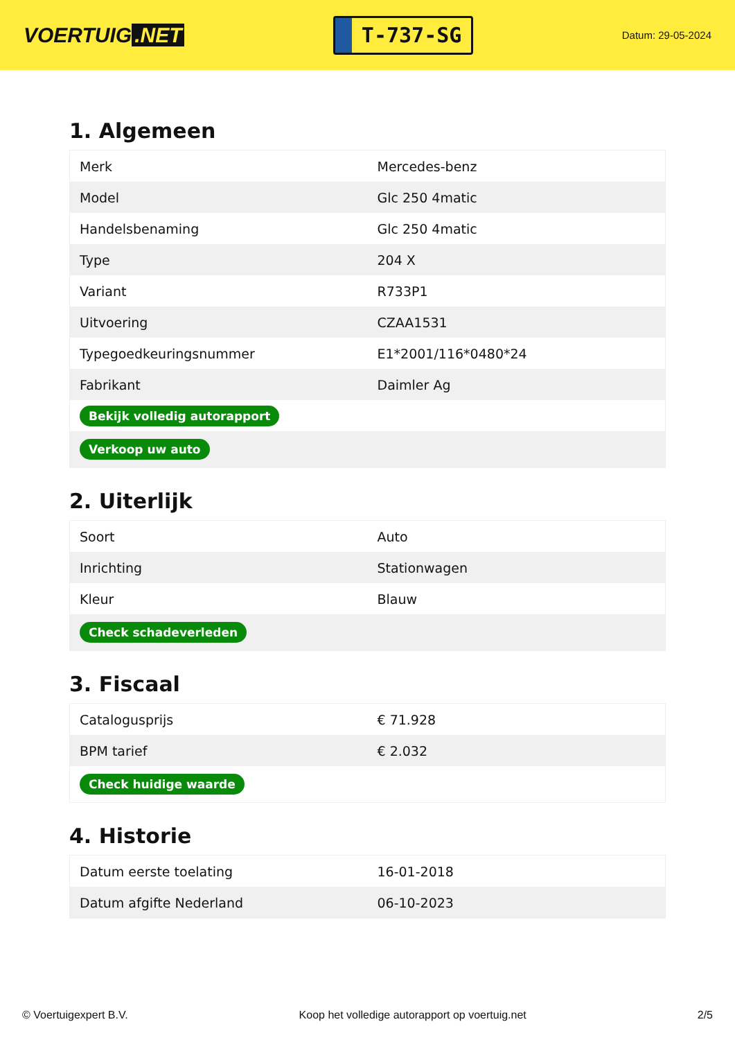VOERTUIG.NET
T-737-SG
Datum: 29-05-2024
1. Algemeen
| Merk | Mercedes-benz |
| Model | Glc 250 4matic |
| Handelsbenaming | Glc 250 4matic |
| Type | 204 X |
| Variant | R733P1 |
| Uitvoering | CZAA1531 |
| Typegoedkeuringsnummer | E1*2001/116*0480*24 |
| Fabrikant | Daimler Ag |
| Bekijk volledig autorapport | |
| Verkoop uw auto | |
2. Uiterlijk
| Soort | Auto |
| Inrichting | Stationwagen |
| Kleur | Blauw |
| Check schadeverleden | |
3. Fiscaal
| Catalogusprijs | € 71.928 |
| BPM tarief | € 2.032 |
| Check huidige waarde | |
4. Historie
| Datum eerste toelating | 16-01-2018 |
| Datum afgifte Nederland | 06-10-2023 |
© Voertuigexpert B.V. Koop het volledige autorapport op voertuig.net 2/5